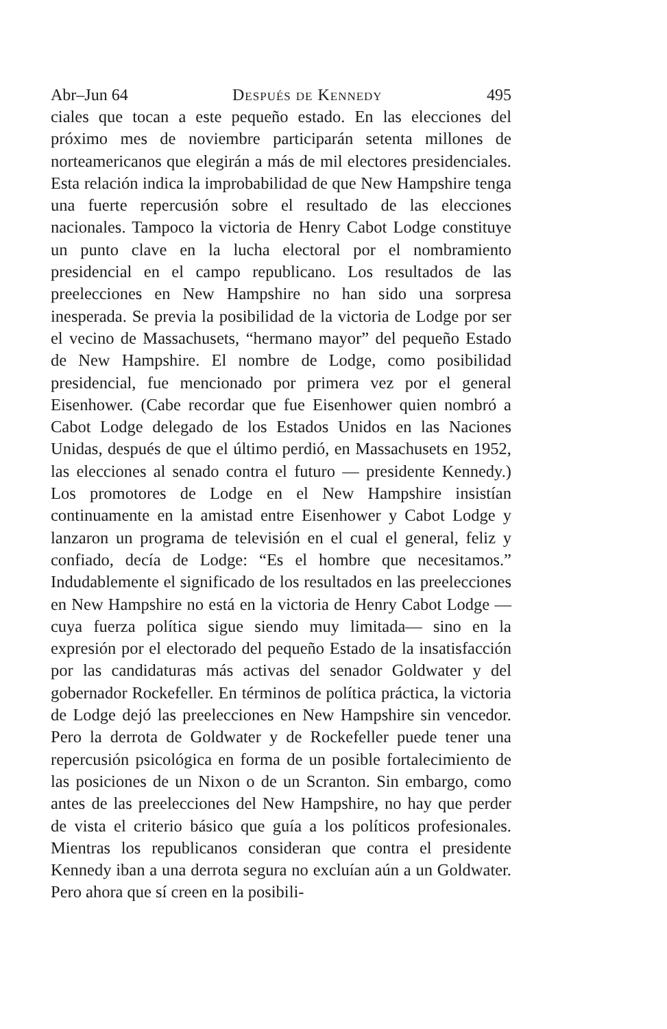Abr–Jun 64 Después de Kennedy 495
ciales que tocan a este pequeño estado. En las elecciones del próximo mes de noviembre participarán setenta millones de norteamericanos que elegirán a más de mil electores presidenciales. Esta relación indica la improbabilidad de que New Hampshire tenga una fuerte repercusión sobre el resultado de las elecciones nacionales. Tampoco la victoria de Henry Cabot Lodge constituye un punto clave en la lucha electoral por el nombramiento presidencial en el campo republicano. Los resultados de las preelecciones en New Hampshire no han sido una sorpresa inesperada. Se previa la posibilidad de la victoria de Lodge por ser el vecino de Massachusets, “hermano mayor” del pequeño Estado de New Hampshire. El nombre de Lodge, como posibilidad presidencial, fue mencionado por primera vez por el general Eisenhower. (Cabe recordar que fue Eisenhower quien nombró a Cabot Lodge delegado de los Estados Unidos en las Naciones Unidas, después de que el último perdió, en Massachusets en 1952, las elecciones al senado contra el futuro — presidente Kennedy.) Los promotores de Lodge en el New Hampshire insistían continuamente en la amistad entre Eisenhower y Cabot Lodge y lanzaron un programa de televisión en el cual el general, feliz y confiado, decía de Lodge: “Es el hombre que necesitamos.” Indudablemente el significado de los resultados en las preelecciones en New Hampshire no está en la victoria de Henry Cabot Lodge —cuya fuerza política sigue siendo muy limitada— sino en la expresión por el electorado del pequeño Estado de la insatisfacción por las candidaturas más activas del senador Goldwater y del gobernador Rockefeller. En términos de política práctica, la victoria de Lodge dejó las preelecciones en New Hampshire sin vencedor. Pero la derrota de Goldwater y de Rockefeller puede tener una repercusión psicológica en forma de un posible fortalecimiento de las posiciones de un Nixon o de un Scranton. Sin embargo, como antes de las preelecciones del New Hampshire, no hay que perder de vista el criterio básico que guía a los políticos profesionales. Mientras los republicanos consideran que contra el presidente Kennedy iban a una derrota segura no excluían aún a un Goldwater. Pero ahora que sí creen en la posibili-